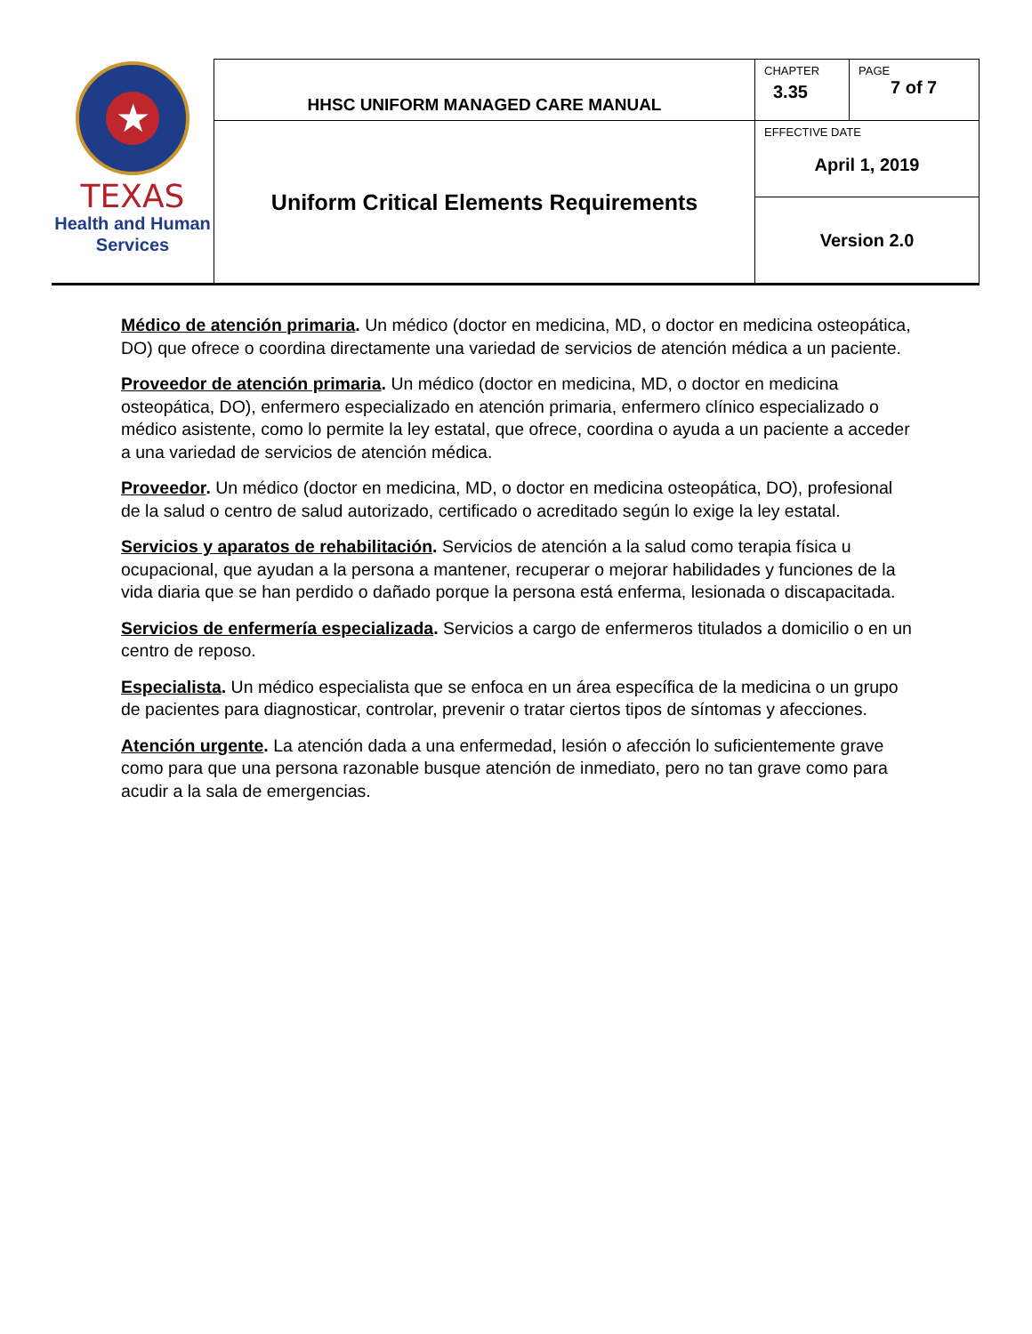| ★ TEXAS Health and Human Services | HHSC UNIFORM MANAGED CARE MANUAL | CHAPTER 3.35 | PAGE 7 of 7 |
| | Uniform Critical Elements Requirements | EFFECTIVE DATE April 1, 2019 | |
| | | Version 2.0 | |
Médico de atención primaria. Un médico (doctor en medicina, MD, o doctor en medicina osteopática, DO) que ofrece o coordina directamente una variedad de servicios de atención médica a un paciente.
Proveedor de atención primaria. Un médico (doctor en medicina, MD, o doctor en medicina osteopática, DO), enfermero especializado en atención primaria, enfermero clínico especializado o médico asistente, como lo permite la ley estatal, que ofrece, coordina o ayuda a un paciente a acceder a una variedad de servicios de atención médica.
Proveedor. Un médico (doctor en medicina, MD, o doctor en medicina osteopática, DO), profesional de la salud o centro de salud autorizado, certificado o acreditado según lo exige la ley estatal.
Servicios y aparatos de rehabilitación. Servicios de atención a la salud como terapia física u ocupacional, que ayudan a la persona a mantener, recuperar o mejorar habilidades y funciones de la vida diaria que se han perdido o dañado porque la persona está enferma, lesionada o discapacitada.
Servicios de enfermería especializada. Servicios a cargo de enfermeros titulados a domicilio o en un centro de reposo.
Especialista. Un médico especialista que se enfoca en un área específica de la medicina o un grupo de pacientes para diagnosticar, controlar, prevenir o tratar ciertos tipos de síntomas y afecciones.
Atención urgente. La atención dada a una enfermedad, lesión o afección lo suficientemente grave como para que una persona razonable busque atención de inmediato, pero no tan grave como para acudir a la sala de emergencias.